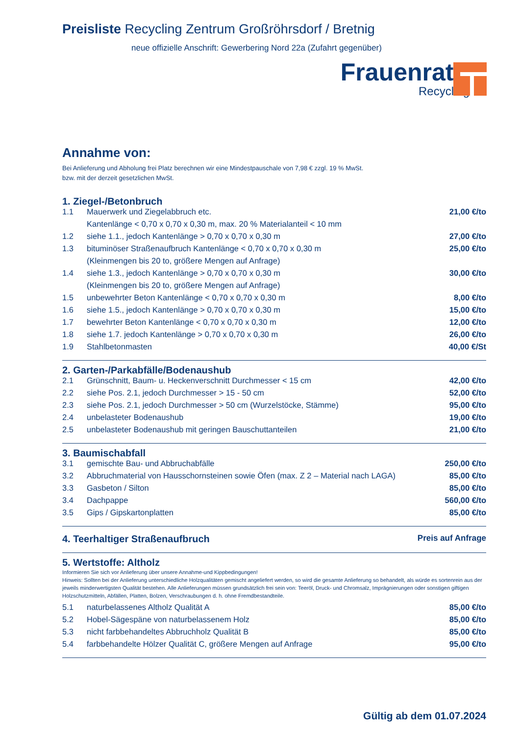Preisliste Recycling Zentrum Großröhrsdorf / Bretnig
neue offizielle Anschrift: Gewerbering Nord 22a (Zufahrt gegenüber)
Frauenrath
Recycling
Annahme von:
Bei Anlieferung und Abholung frei Platz berechnen wir eine Mindestpauschale von 7,98 € zzgl. 19 % MwSt.
bzw. mit der derzeit gesetzlichen MwSt.
1. Ziegel-/Betonbruch
| 1.1 | Mauerwerk und Ziegelabbruch etc. | 21,00 €/to |
| | Kantenlänge < 0,70 x 0,70 x 0,30 m, max. 20 % Materialanteil < 10 mm | |
| 1.2 | siehe 1.1., jedoch Kantenlänge > 0,70 x 0,70 x 0,30 m | 27,00 €/to |
| 1.3 | bituminöser Straßenaufbruch Kantenlänge < 0,70 x 0,70 x 0,30 m | 25,00 €/to |
| | (Kleinmengen bis 20 to, größere Mengen auf Anfrage) | |
| 1.4 | siehe 1.3., jedoch Kantenlänge > 0,70 x 0,70 x 0,30 m | 30,00 €/to |
| | (Kleinmengen bis 20 to, größere Mengen auf Anfrage) | |
| 1.5 | unbewehrter Beton Kantenlänge < 0,70 x 0,70 x 0,30 m | 8,00 €/to |
| 1.6 | siehe 1.5., jedoch Kantenlänge > 0,70 x 0,70 x 0,30 m | 15,00 €/to |
| 1.7 | bewehrter Beton Kantenlänge < 0,70 x 0,70 x 0,30 m | 12,00 €/to |
| 1.8 | siehe 1.7. jedoch Kantenlänge > 0,70 x 0,70 x 0,30 m | 26,00 €/to |
| 1.9 | Stahlbetonmasten | 40,00 €/St |
2. Garten-/Parkabfälle/Bodenaushub
| 2.1 | Grünschnitt, Baum- u. Heckenverschnitt Durchmesser < 15 cm | 42,00 €/to |
| 2.2 | siehe Pos. 2.1, jedoch Durchmesser > 15 - 50 cm | 52,00 €/to |
| 2.3 | siehe Pos. 2.1, jedoch Durchmesser > 50 cm (Wurzelstöcke, Stämme) | 95,00 €/to |
| 2.4 | unbelasteter Bodenaushub | 19,00 €/to |
| 2.5 | unbelasteter Bodenaushub mit geringen Bauschuttanteilen | 21,00 €/to |
3. Baumischabfall
| 3.1 | gemischte Bau- und Abbruchabfälle | 250,00 €/to |
| 3.2 | Abbruchmaterial von Hausschornsteinen sowie Öfen (max. Z 2 – Material nach LAGA) | 85,00 €/to |
| 3.3 | Gasbeton / Silton | 85,00 €/to |
| 3.4 | Dachpappe | 560,00 €/to |
| 3.5 | Gips / Gipskartonplatten | 85,00 €/to |
4. Teerhaltiger Straßenaufbruch
Preis auf Anfrage
5. Wertstoffe: Altholz
Informieren Sie sich vor Anlieferung über unsere Annahme-und Kippbedingungen!
Hinweis: Sollten bei der Anlieferung unterschiedliche Holzqualitäten gemischt angeliefert werden, so wird die gesamte Anlieferung so behandelt, als würde es sortenrein aus der jeweils minderwertigsten Qualität bestehen. Alle Anlieferungen müssen grundsätzlich frei sein von: Teeröl, Druck- und Chromsalz, Imprägnierungen oder sonstigen giftigen Holzschutzmitteln, Abfällen, Platten, Bolzen, Verschraubungen d. h. ohne Fremdbestandteile.
| 5.1 | naturbelassenes Altholz Qualität A | 85,00 €/to |
| 5.2 | Hobel-Sägespäne von naturbelassenem Holz | 85,00 €/to |
| 5.3 | nicht farbbehandeltes Abbruchholz Qualität B | 85,00 €/to |
| 5.4 | farbbehandelte Hölzer Qualität C, größere Mengen auf Anfrage | 95,00 €/to |
Gültig ab dem 01.07.2024